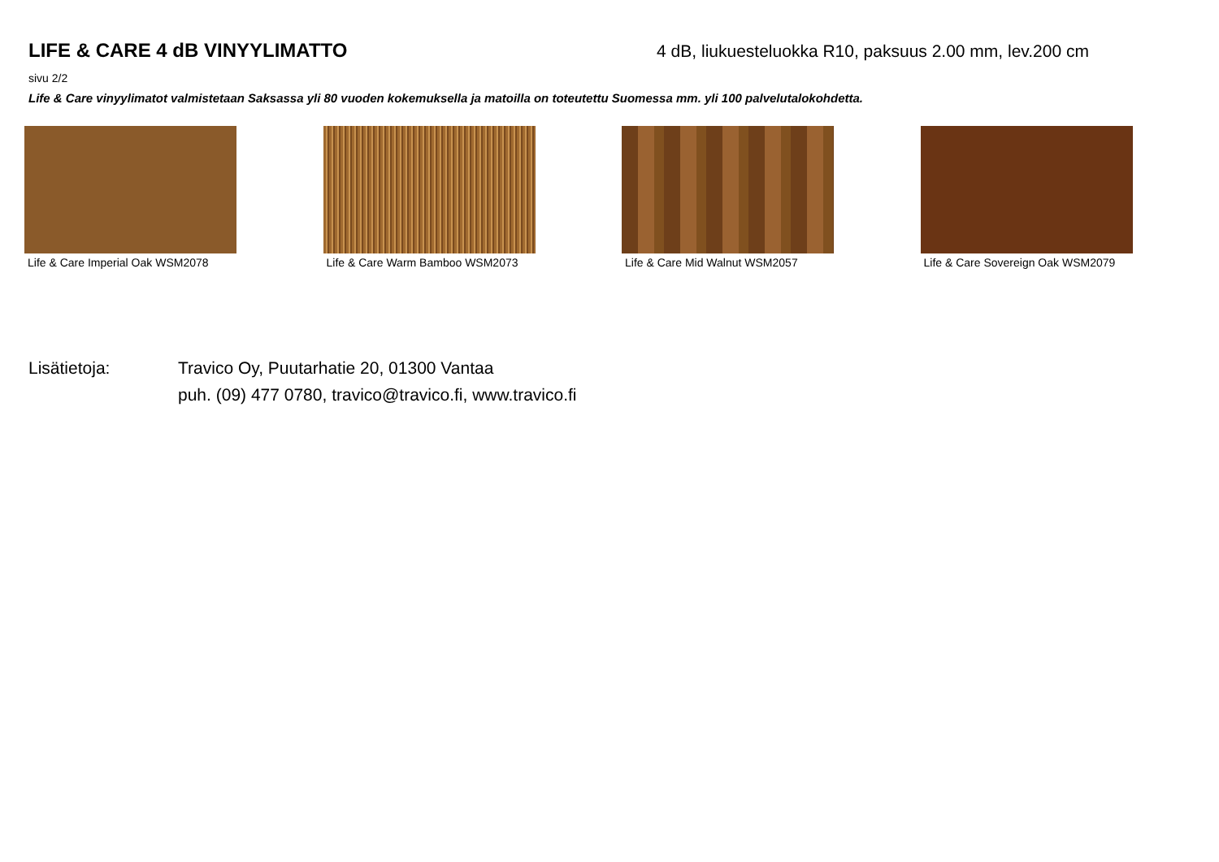LIFE & CARE 4 dB VINYYLIMATTO 4 dB, liukuesteluokka R10, paksuus 2.00 mm, lev.200 cm
sivu 2/2
Life & Care vinyylimatot valmistetaan Saksassa yli 80 vuoden kokemuksella ja matoilla on toteutettu Suomessa mm. yli 100 palvelutalokohdetta.
Life & Care Imperial Oak WSM2078 Life & Care Warm Bamboo WSM2073 Life & Care Mid Walnut WSM2057 Life & Care Sovereign Oak WSM2079
Lisätietoja: Travico Oy, Puutarhatie 20, 01300 Vantaa
puh. (09) 477 0780, travico@travico.fi, www.travico.fi